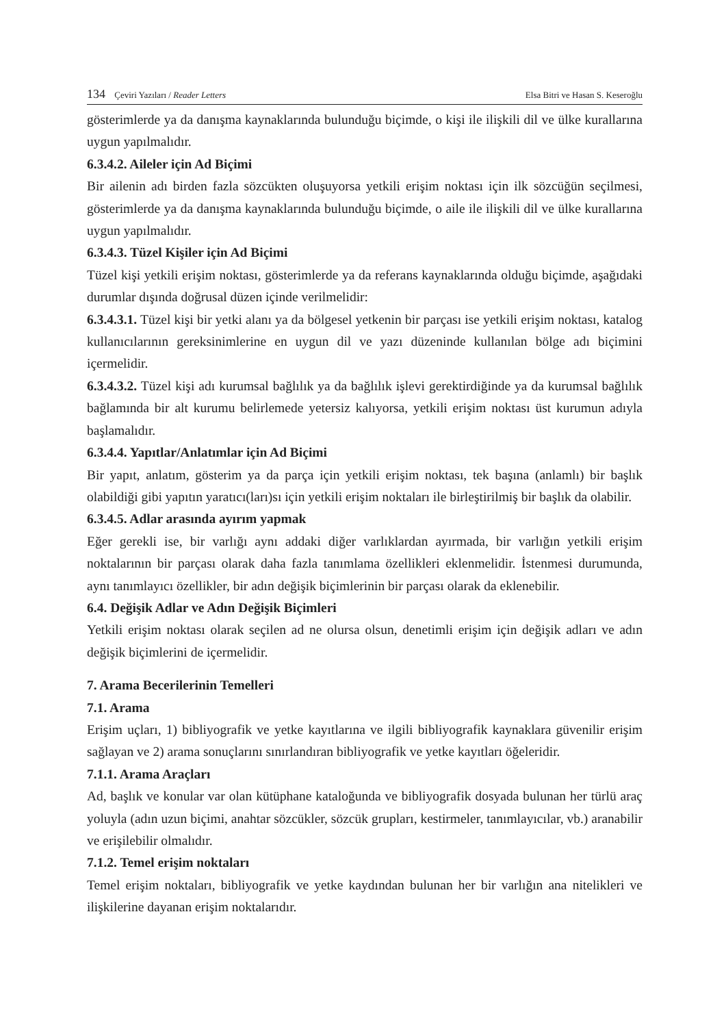134 Çeviri Yazıları / Reader Letters
Elsa Bitri ve Hasan S. Keseroğlu
gösterimlerde ya da danışma kaynaklarında bulunduğu biçimde, o kişi ile ilişkili dil ve ülke kurallarına uygun yapılmalıdır.
6.3.4.2. Aileler için Ad Biçimi
Bir ailenin adı birden fazla sözcükten oluşuyorsa yetkili erişim noktası için ilk sözcüğün seçilmesi, gösterimlerde ya da danışma kaynaklarında bulunduğu biçimde, o aile ile ilişkili dil ve ülke kurallarına uygun yapılmalıdır.
6.3.4.3. Tüzel Kişiler için Ad Biçimi
Tüzel kişi yetkili erişim noktası, gösterimlerde ya da referans kaynaklarında olduğu biçimde, aşağıdaki durumlar dışında doğrusal düzen içinde verilmelidir:
6.3.4.3.1. Tüzel kişi bir yetki alanı ya da bölgesel yetkenin bir parçası ise yetkili erişim noktası, katalog kullanıcılarının gereksinimlerine en uygun dil ve yazı düzeninde kullanılan bölge adı biçimini içermelidir.
6.3.4.3.2. Tüzel kişi adı kurumsal bağlılık ya da bağlılık işlevi gerektirdiğinde ya da kurumsal bağlılık bağlamında bir alt kurumu belirlemede yetersiz kalıyorsa, yetkili erişim noktası üst kurumun adıyla başlamalıdır.
6.3.4.4. Yapıtlar/Anlatımlar için Ad Biçimi
Bir yapıt, anlatım, gösterim ya da parça için yetkili erişim noktası, tek başına (anlamlı) bir başlık olabildiği gibi yapıtın yaratıcı(ları)sı için yetkili erişim noktaları ile birleştirilmiş bir başlık da olabilir.
6.3.4.5. Adlar arasında ayırım yapmak
Eğer gerekli ise, bir varlığı aynı addaki diğer varlıklardan ayırmada, bir varlığın yetkili erişim noktalarının bir parçası olarak daha fazla tanımlama özellikleri eklenmelidir. İstenmesi durumunda, aynı tanımlayıcı özellikler, bir adın değişik biçimlerinin bir parçası olarak da eklenebilir.
6.4. Değişik Adlar ve Adın Değişik Biçimleri
Yetkili erişim noktası olarak seçilen ad ne olursa olsun, denetimli erişim için değişik adları ve adın değişik biçimlerini de içermelidir.
7. Arama Becerilerinin Temelleri
7.1. Arama
Erişim uçları, 1) bibliyografik ve yetke kayıtlarına ve ilgili bibliyografik kaynaklara güvenilir erişim sağlayan ve 2) arama sonuçlarını sınırlandıran bibliyografik ve yetke kayıtları öğeleridir.
7.1.1. Arama Araçları
Ad, başlık ve konular var olan kütüphane kataloğunda ve bibliyografik dosyada bulunan her türlü araç yoluyla (adın uzun biçimi, anahtar sözcükler, sözcük grupları, kestirmeler, tanımlayıcılar, vb.) aranabilir ve erişilebilir olmalıdır.
7.1.2. Temel erişim noktaları
Temel erişim noktaları, bibliyografik ve yetke kaydından bulunan her bir varlığın ana nitelikleri ve ilişkilerine dayanan erişim noktalarıdır.